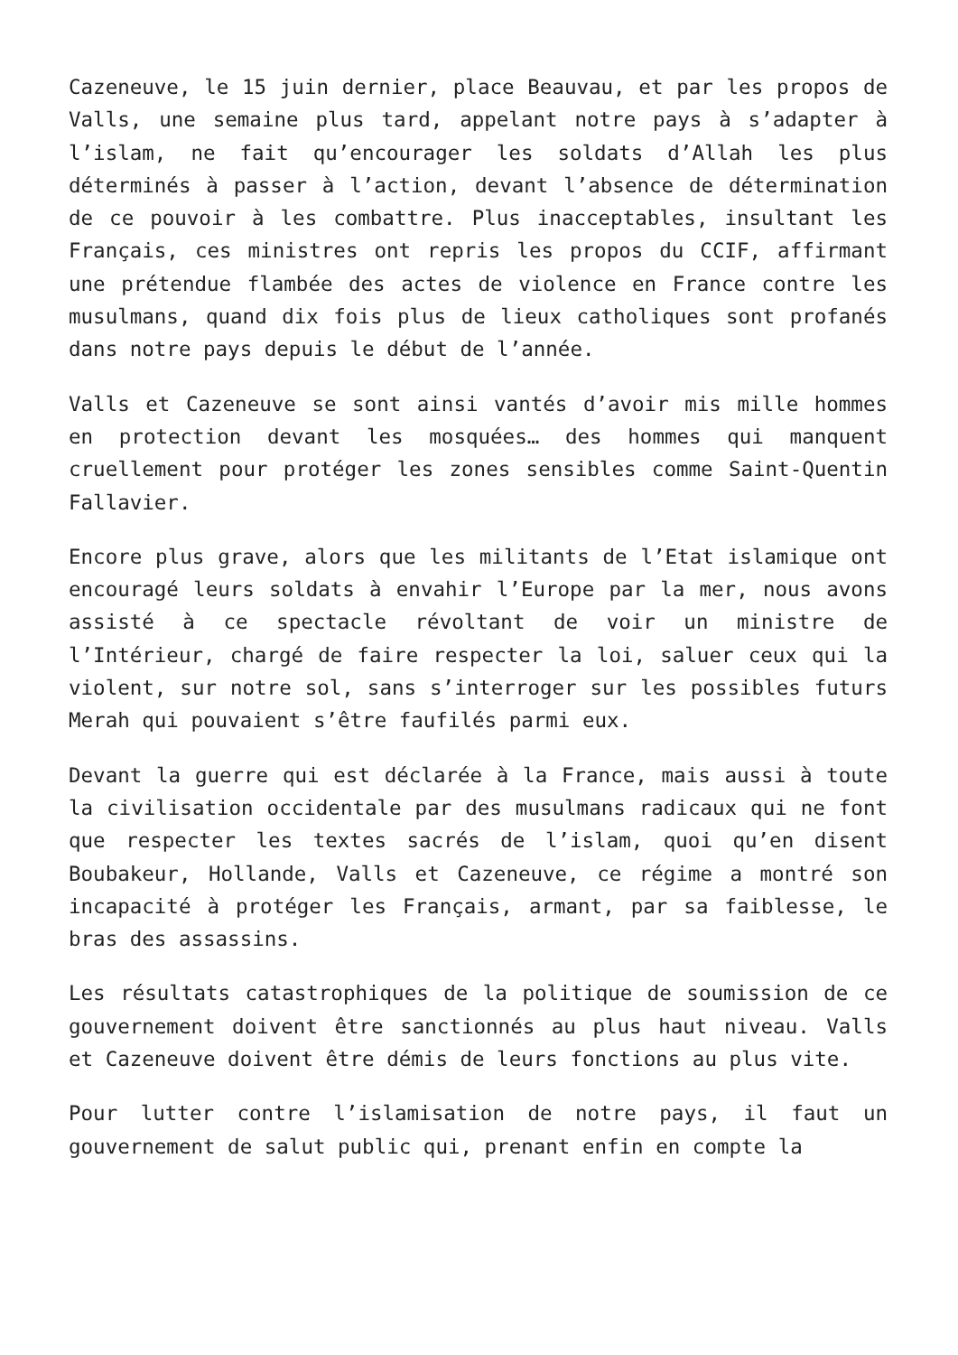Cazeneuve, le 15 juin dernier, place Beauvau, et par les propos de Valls, une semaine plus tard, appelant notre pays à s’adapter à l’islam, ne fait qu’encourager les soldats d’Allah les plus déterminés à passer à l’action, devant l’absence de détermination de ce pouvoir à les combattre. Plus inacceptables, insultant les Français, ces ministres ont repris les propos du CCIF, affirmant une prétendue flambée des actes de violence en France contre les musulmans, quand dix fois plus de lieux catholiques sont profanés dans notre pays depuis le début de l’année.
Valls et Cazeneuve se sont ainsi vantés d’avoir mis mille hommes en protection devant les mosquées… des hommes qui manquent cruellement pour protéger les zones sensibles comme Saint-Quentin Fallavier.
Encore plus grave, alors que les militants de l’Etat islamique ont encouragé leurs soldats à envahir l’Europe par la mer, nous avons assisté à ce spectacle révoltant de voir un ministre de l’Intérieur, chargé de faire respecter la loi, saluer ceux qui la violent, sur notre sol, sans s’interroger sur les possibles futurs Merah qui pouvaient s’être faufilés parmi eux.
Devant la guerre qui est déclarée à la France, mais aussi à toute la civilisation occidentale par des musulmans radicaux qui ne font que respecter les textes sacrés de l’islam, quoi qu’en disent Boubakeur, Hollande, Valls et Cazeneuve, ce régime a montré son incapacité à protéger les Français, armant, par sa faiblesse, le bras des assassins.
Les résultats catastrophiques de la politique de soumission de ce gouvernement doivent être sanctionnés au plus haut niveau. Valls et Cazeneuve doivent être démis de leurs fonctions au plus vite.
Pour lutter contre l’islamisation de notre pays, il faut un gouvernement de salut public qui, prenant enfin en compte la